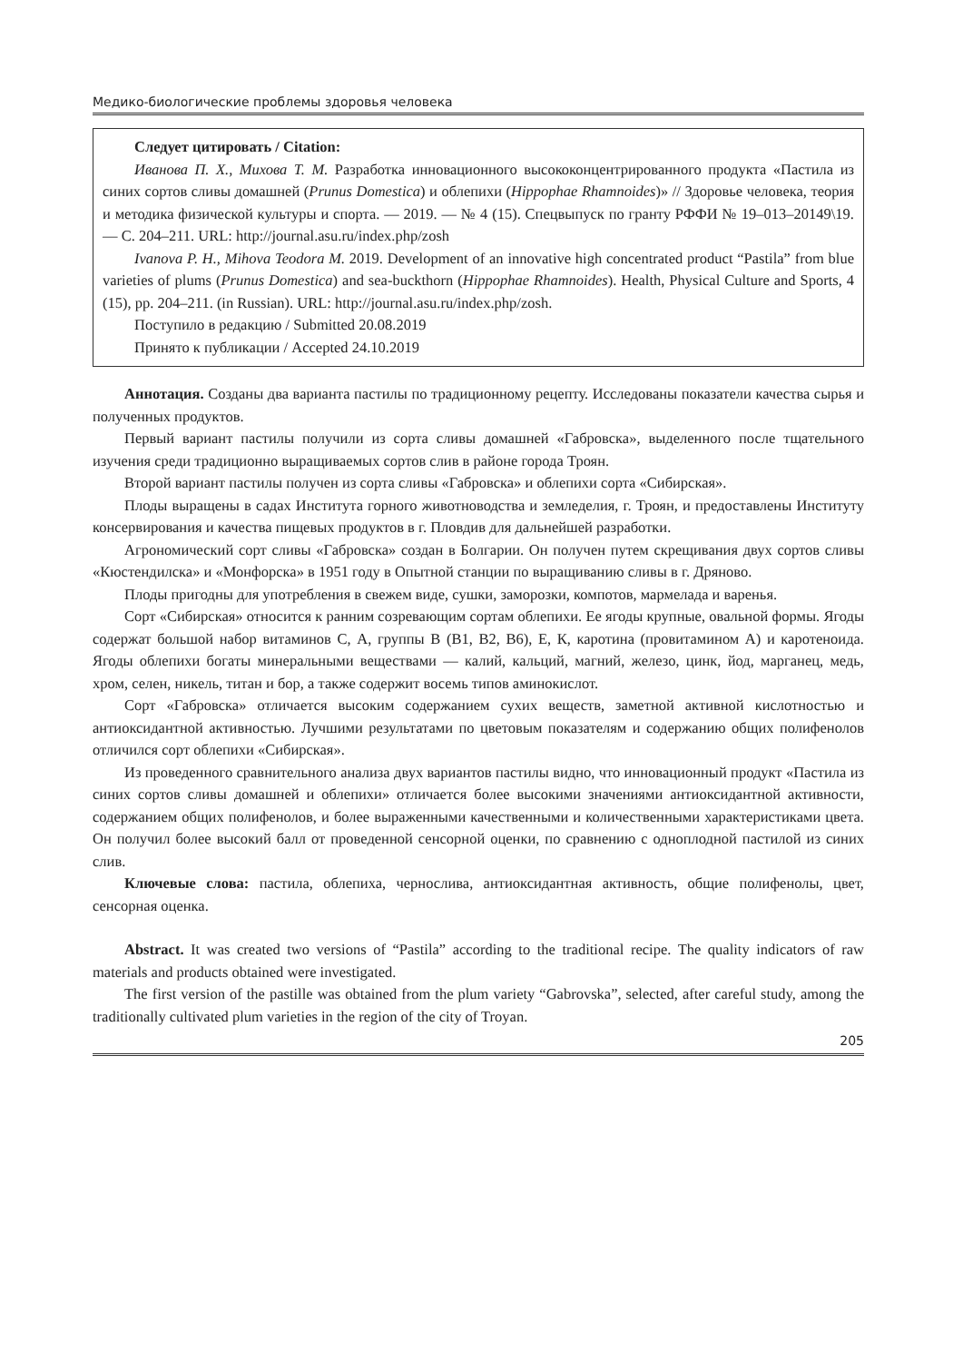Медико-биологические проблемы здоровья человека
Следует цитировать / Citation:
Иванова П. Х., Михова Т. М. Разработка инновационного высококонцентрированного продукта «Пастила из синих сортов сливы домашней (Prunus Domestica) и облепихи (Hippophae Rhamnoides)» // Здоровье человека, теория и методика физической культуры и спорта. — 2019. — № 4 (15). Спецвыпуск по гранту РФФИ № 19–013–20149\19. — С. 204–211. URL: http://journal.asu.ru/index.php/zosh
Ivanova P. H., Mihova Teodora M. 2019. Development of an innovative high concentrated product “Pastila” from blue varieties of plums (Prunus Domestica) and sea-buckthorn (Hippophae Rhamnoides). Health, Physical Culture and Sports, 4 (15), pp. 204–211. (in Russian). URL: http://journal.asu.ru/index.php/zosh.
Поступило в редакцию / Submitted 20.08.2019
Принято к публикации / Accepted 24.10.2019
Аннотация. Созданы два варианта пастилы по традиционному рецепту. Исследованы показатели качества сырья и полученных продуктов.
Первый вариант пастилы получили из сорта сливы домашней «Габровска», выделенного после тщательного изучения среди традиционно выращиваемых сортов слив в районе города Троян.
Второй вариант пастилы получен из сорта сливы «Габровска» и облепихи сорта «Сибирская».
Плоды выращены в садах Института горного животноводства и земледелия, г. Троян, и предоставлены Институту консервирования и качества пищевых продуктов в г. Пловдив для дальнейшей разработки.
Агрономический сорт сливы «Габровска» создан в Болгарии. Он получен путем скрещивания двух сортов сливы «Кюстендилска» и «Монфорска» в 1951 году в Опытной станции по выращиванию сливы в г. Дряново.
Плоды пригодны для употребления в свежем виде, сушки, заморозки, компотов, мармелада и варенья.
Сорт «Сибирская» относится к ранним созревающим сортам облепихи. Ее ягоды крупные, овальной формы. Ягоды содержат большой набор витаминов С, А, группы В (В1, В2, В6), Е, К, каротина (провитамином А) и каротеноида. Ягоды облепихи богаты минеральными веществами — калий, кальций, магний, железо, цинк, йод, марганец, медь, хром, селен, никель, титан и бор, а также содержит восемь типов аминокислот.
Сорт «Габровска» отличается высоким содержанием сухих веществ, заметной активной кислотностью и антиоксидантной активностью. Лучшими результатами по цветовым показателям и содержанию общих полифенолов отличился сорт облепихи «Сибирская».
Из проведенного сравнительного анализа двух вариантов пастилы видно, что инновационный продукт «Пастила из синих сортов сливы домашней и облепихи» отличается более высокими значениями антиоксидантной активности, содержанием общих полифенолов, и более выраженными качественными и количественными характеристиками цвета. Он получил более высокий балл от проведенной сенсорной оценки, по сравнению с одноплодной пастилой из синих слив.
Ключевые слова: пастила, облепиха, чернослива, антиоксидантная активность, общие полифенолы, цвет, сенсорная оценка.
Abstract. It was created two versions of “Pastila” according to the traditional recipe. The quality indicators of raw materials and products obtained were investigated.
The first version of the pastille was obtained from the plum variety “Gabrovska”, selected, after careful study, among the traditionally cultivated plum varieties in the region of the city of Troyan.
205